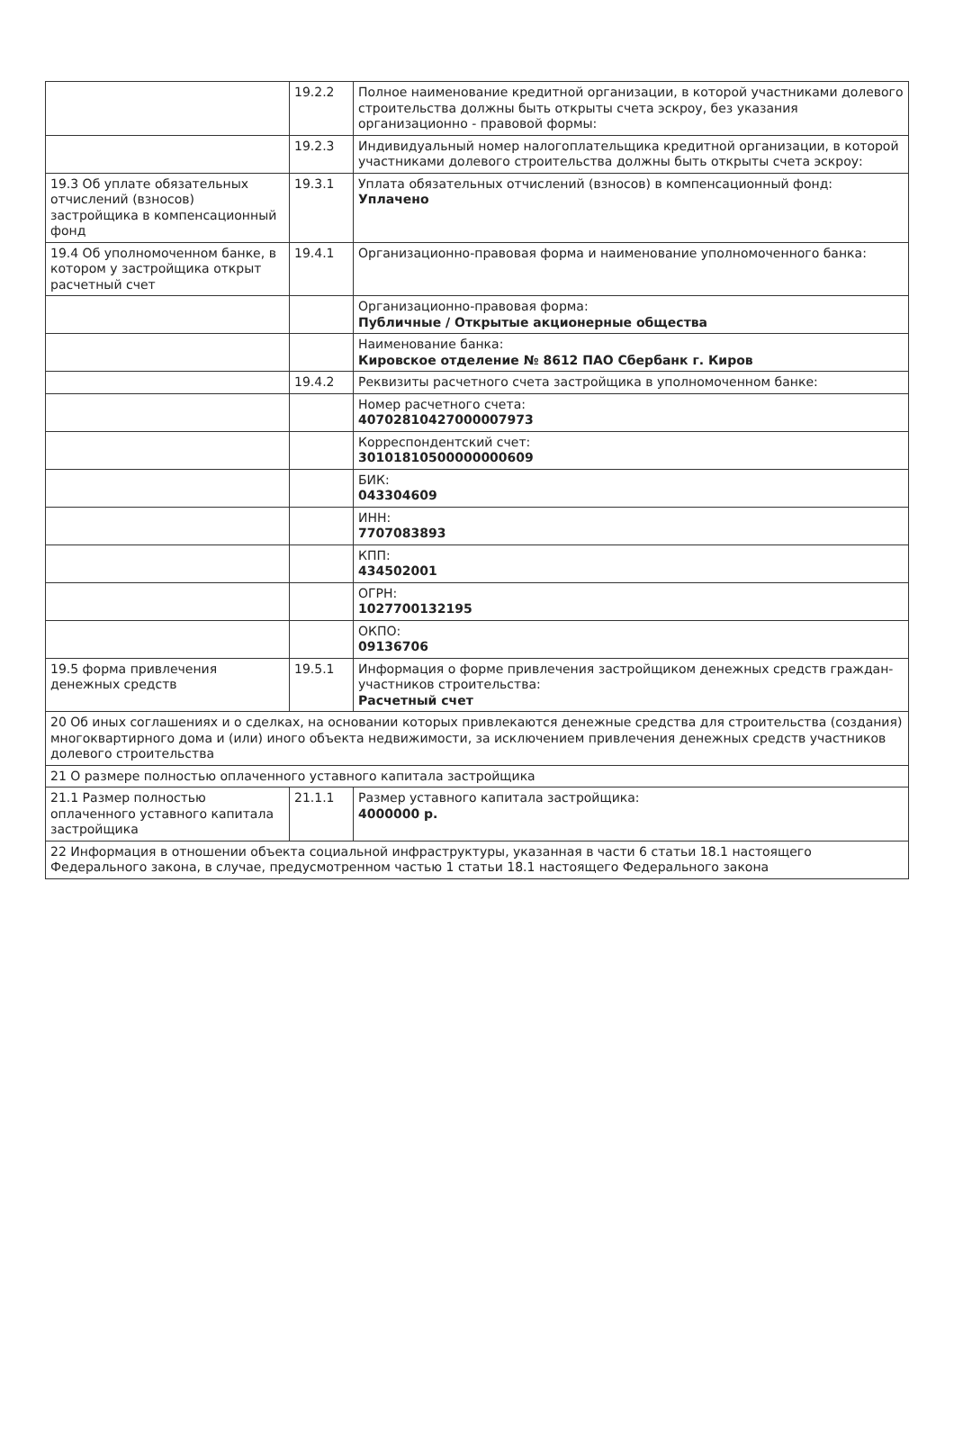| | 19.2.2 | Полное наименование кредитной организации, в которой участниками долевого строительства должны быть открыты счета эскроу, без указания организационно - правовой формы: |
| | 19.2.3 | Индивидуальный номер налогоплательщика кредитной организации, в которой участниками долевого строительства должны быть открыты счета эскроу: |
| 19.3 Об уплате обязательных отчислений (взносов) застройщика в компенсационный фонд | 19.3.1 | Уплата обязательных отчислений (взносов) в компенсационный фонд: Уплачено |
| 19.4 Об уполномоченном банке, в котором у застройщика открыт расчетный счет | 19.4.1 | Организационно-правовая форма и наименование уполномоченного банка: |
| | | Организационно-правовая форма: Публичные / Открытые акционерные общества |
| | | Наименование банка: Кировское отделение № 8612 ПАО Сбербанк г. Киров |
| | 19.4.2 | Реквизиты расчетного счета застройщика в уполномоченном банке: |
| | | Номер расчетного счета: 40702810427000007973 |
| | | Корреспондентский счет: 30101810500000000609 |
| | | БИК: 043304609 |
| | | ИНН: 7707083893 |
| | | КПП: 434502001 |
| | | ОГРН: 1027700132195 |
| | | ОКПО: 09136706 |
| 19.5 форма привлечения денежных средств | 19.5.1 | Информация о форме привлечения застройщиком денежных средств граждан-участников строительства: Расчетный счет |
| 20 Об иных соглашениях и о сделках, на основании которых привлекаются денежные средства для строительства (создания) многоквартирного дома и (или) иного объекта недвижимости, за исключением привлечения денежных средств участников долевого строительства | | |
| 21 О размере полностью оплаченного уставного капитала застройщика | | |
| 21.1 Размер полностью оплаченного уставного капитала застройщика | 21.1.1 | Размер уставного капитала застройщика: 4000000 р. |
| 22 Информация в отношении объекта социальной инфраструктуры, указанная в части 6 статьи 18.1 настоящего Федерального закона, в случае, предусмотренном частью 1 статьи 18.1 настоящего Федерального закона | | |